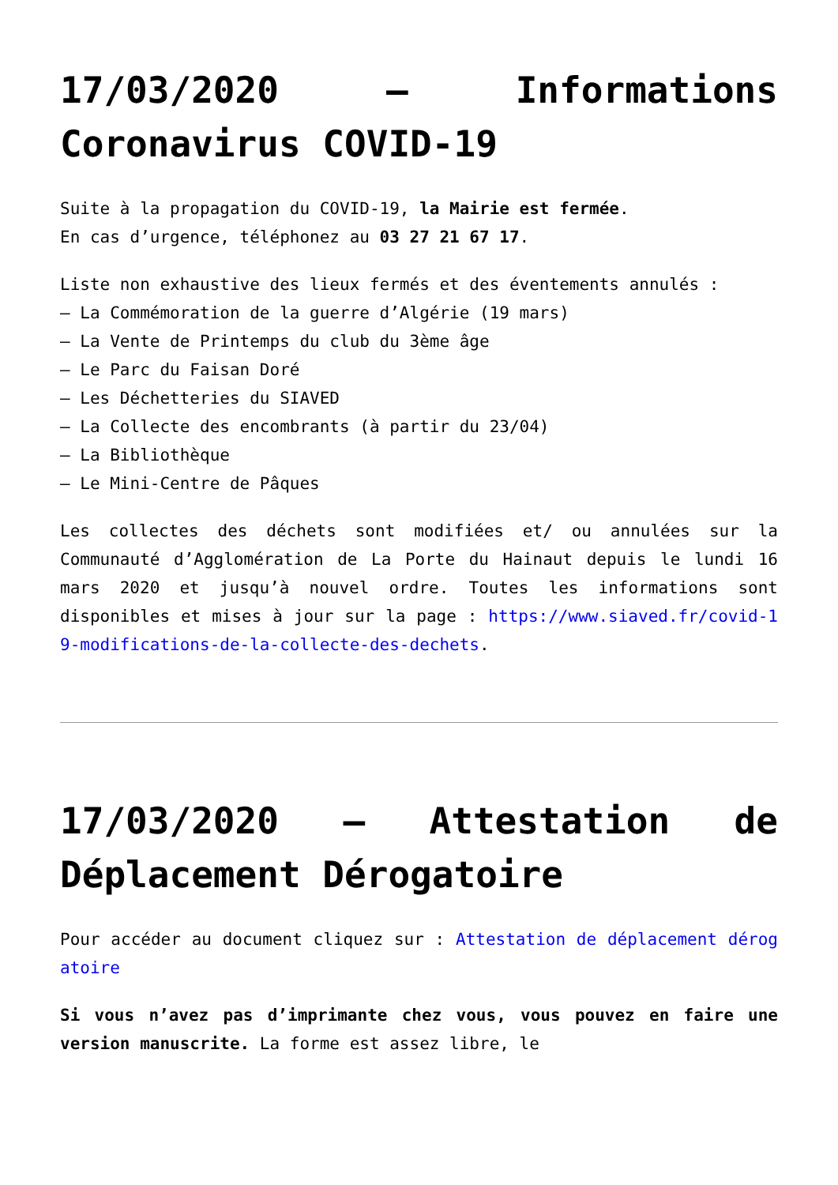17/03/2020 – Informations Coronavirus COVID-19
Suite à la propagation du COVID-19, la Mairie est fermée.
En cas d’urgence, téléphonez au 03 27 21 67 17.
Liste non exhaustive des lieux fermés et des éventements annulés :
– La Commémoration de la guerre d’Algérie (19 mars)
– La Vente de Printemps du club du 3ème âge
– Le Parc du Faisan Doré
– Les Déchetteries du SIAVED
– La Collecte des encombrants (à partir du 23/04)
– La Bibliothèque
– Le Mini-Centre de Pâques
Les collectes des déchets sont modifiées et/ ou annulées sur la Communauté d’Agglomération de La Porte du Hainaut depuis le lundi 16 mars 2020 et jusqu’à nouvel ordre. Toutes les informations sont disponibles et mises à jour sur la page : https://www.siaved.fr/covid-19-modifications-de-la-collecte-des-dechets.
17/03/2020 – Attestation de Déplacement Dérogatoire
Pour accéder au document cliquez sur : Attestation de déplacement dérogatoire
Si vous n’avez pas d’imprimante chez vous, vous pouvez en faire une version manuscrite. La forme est assez libre, le